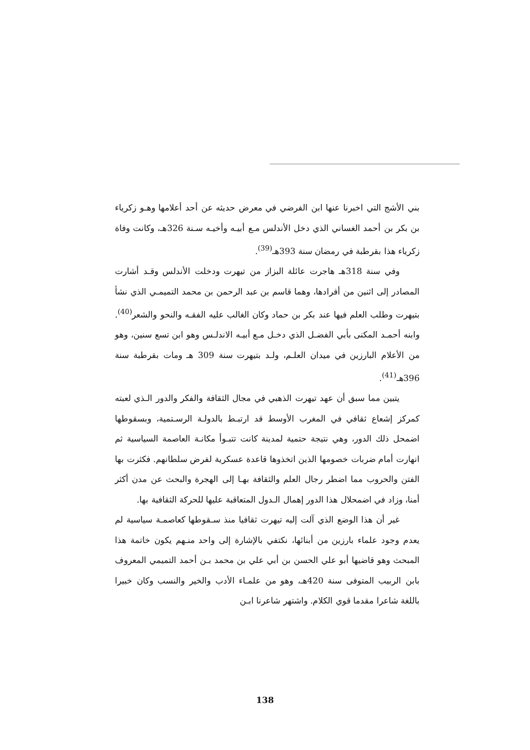بني الأشج التي اخبرنا عنها ابن الفرضي في معرض حديثه عن أحد أعلامها وهـو زكرياء بن بكر بن أحمد الغساني الذي دخل الأندلس مـع أبيـه وأخيـه سـنة 326هـ، وكانت وفاة زكرياء هذا بقرطبة في رمضان سنة 393هـ<sup>(39)</sup>.
وفي سنة 318هـ هاجرت عائلة البزاز من تيهرت ودخلت الأندلس وقـد أشارت المصادر إلى اثنين من أفرادها، وهما قاسم بن عبد الرحمن بن محمد التميمـي الذي نشأ بتيهرت وطلب العلم فيها عند بكر بن حماد وكان الغالب عليه الفقـه والنحو والشعر<sup>(40)</sup>. وابنه أحمـد المكنى بأبي الفضـل الذي دخـل مـع أبيـه الاندلـس وهو ابن تسع سنين، وهو من الأعلام البارزين في ميدان العلـم، ولـد بتيهرت سنة 309 هـ ومات بقرطبة سنة 396هـ<sup>(41)</sup>.
يتبين مما سبق أن عهد تيهرت الذهبي في مجال الثقافة والفكر والدور الـذي لعبته كمركز إشعاع ثقافي في المغرب الأوسط قد ارتبـط بالدولـة الرسـتمية، وبسقوطها اضمحل ذلك الدور، وهي نتيجة حتمية لمدينة كانت تتبـوأ مكانـة العاصمة السياسية ثم انهارت أمام ضربات خصومها الذين اتخذوها قاعدة عسكرية لفرض سلطانهم. فكثرت بها الفتن والحروب مما اضطر رجال العلم والثقافة بهـا إلى الهجرة والبحث عن مدن أكثر أمنا، وزاد في اضمحلال هذا الدور إهمال الـدول المتعاقبة عليها للحركة الثقافية بها.
غير أن هذا الوضع الذي آلت إليه تيهرت ثقافيا منذ سـقوطها كعاصمـة سياسية لم يعدم وجود علماء بارزين من أبنائها، نكتفي بالإشارة إلى واحد منـهم يكون خاتمة هذا المبحث وهو قاضيها أبو علي الحسن بن أبي علي بن محمد بـن أحمد التميمي المعروف بابن الربيب المتوفى سنة 420هـ، وهو من علمـاء الأدب والخير والنسب وكان خبيرا باللغة شاعرا مقدما قوي الكلام. واشتهر شاعرنا ابـن
138